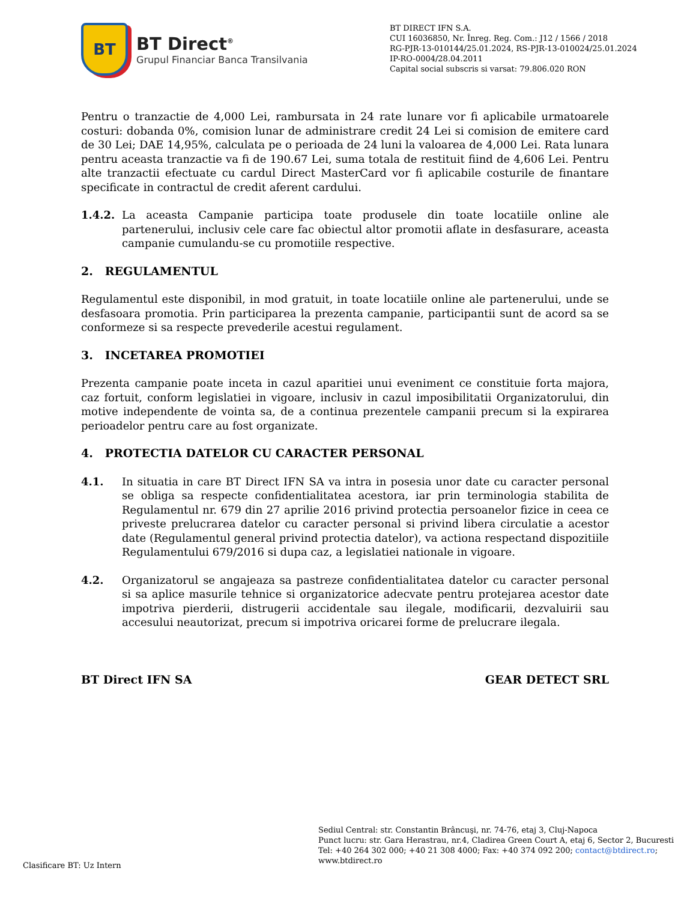BT
BT Direct<sup>®</sup>
Grupul Financiar Banca Transilvania
BT DIRECT IFN S.A.
CUI 16036850, Nr. Înreg. Reg. Com.: J12 / 1566 / 2018
RG-PJR-13-010144/25.01.2024, RS-PJR-13-010024/25.01.2024
IP-RO-0004/28.04.2011
Capital social subscris si varsat: 79.806.020 RON
Pentru o tranzactie de 4,000 Lei, rambursata in 24 rate lunare vor fi aplicabile urmatoarele costuri: dobanda 0%, comision lunar de administrare credit 24 Lei si comision de emitere card de 30 Lei; DAE 14,95%, calculata pe o perioada de 24 luni la valoarea de 4,000 Lei. Rata lunara pentru aceasta tranzactie va fi de 190.67 Lei, suma totala de restituit fiind de 4,606 Lei. Pentru alte tranzactii efectuate cu cardul Direct MasterCard vor fi aplicabile costurile de finantare specificate in contractul de credit aferent cardului.
1.4.2. La aceasta Campanie participa toate produsele din toate locatiile online ale partenerului, inclusiv cele care fac obiectul altor promotii aflate in desfasurare, aceasta campanie cumulandu-se cu promotiile respective.
2. REGULAMENTUL
Regulamentul este disponibil, in mod gratuit, in toate locatiile online ale partenerului, unde se desfasoara promotia. Prin participarea la prezenta campanie, participantii sunt de acord sa se conformeze si sa respecte prevederile acestui regulament.
3. INCETAREA PROMOTIEI
Prezenta campanie poate inceta in cazul aparitiei unui eveniment ce constituie forta majora, caz fortuit, conform legislatiei in vigoare, inclusiv in cazul imposibilitatii Organizatorului, din motive independente de vointa sa, de a continua prezentele campanii precum si la expirarea perioadelor pentru care au fost organizate.
4. PROTECTIA DATELOR CU CARACTER PERSONAL
4.1. In situatia in care BT Direct IFN SA va intra in posesia unor date cu caracter personal se obliga sa respecte confidentialitatea acestora, iar prin terminologia stabilita de Regulamentul nr. 679 din 27 aprilie 2016 privind protectia persoanelor fizice in ceea ce priveste prelucrarea datelor cu caracter personal si privind libera circulatie a acestor date (Regulamentul general privind protectia datelor), va actiona respectand dispozitiile Regulamentului 679/2016 si dupa caz, a legislatiei nationale in vigoare.
4.2. Organizatorul se angajeaza sa pastreze confidentialitatea datelor cu caracter personal si sa aplice masurile tehnice si organizatorice adecvate pentru protejarea acestor date impotriva pierderii, distrugerii accidentale sau ilegale, modificarii, dezvaluirii sau accesului neautorizat, precum si impotriva oricarei forme de prelucrare ilegala.
BT Direct IFN SA GEAR DETECT SRL
Sediul Central: str. Constantin Brâncuşi, nr. 74-76, etaj 3, Cluj-Napoca
Punct lucru: str. Gara Herastrau, nr.4, Cladirea Green Court A, etaj 6, Sector 2, Bucuresti
Tel: +40 264 302 000; +40 21 308 4000; Fax: +40 374 092 200; contact@btdirect.ro;
www.btdirect.ro
Clasificare BT: Uz Intern